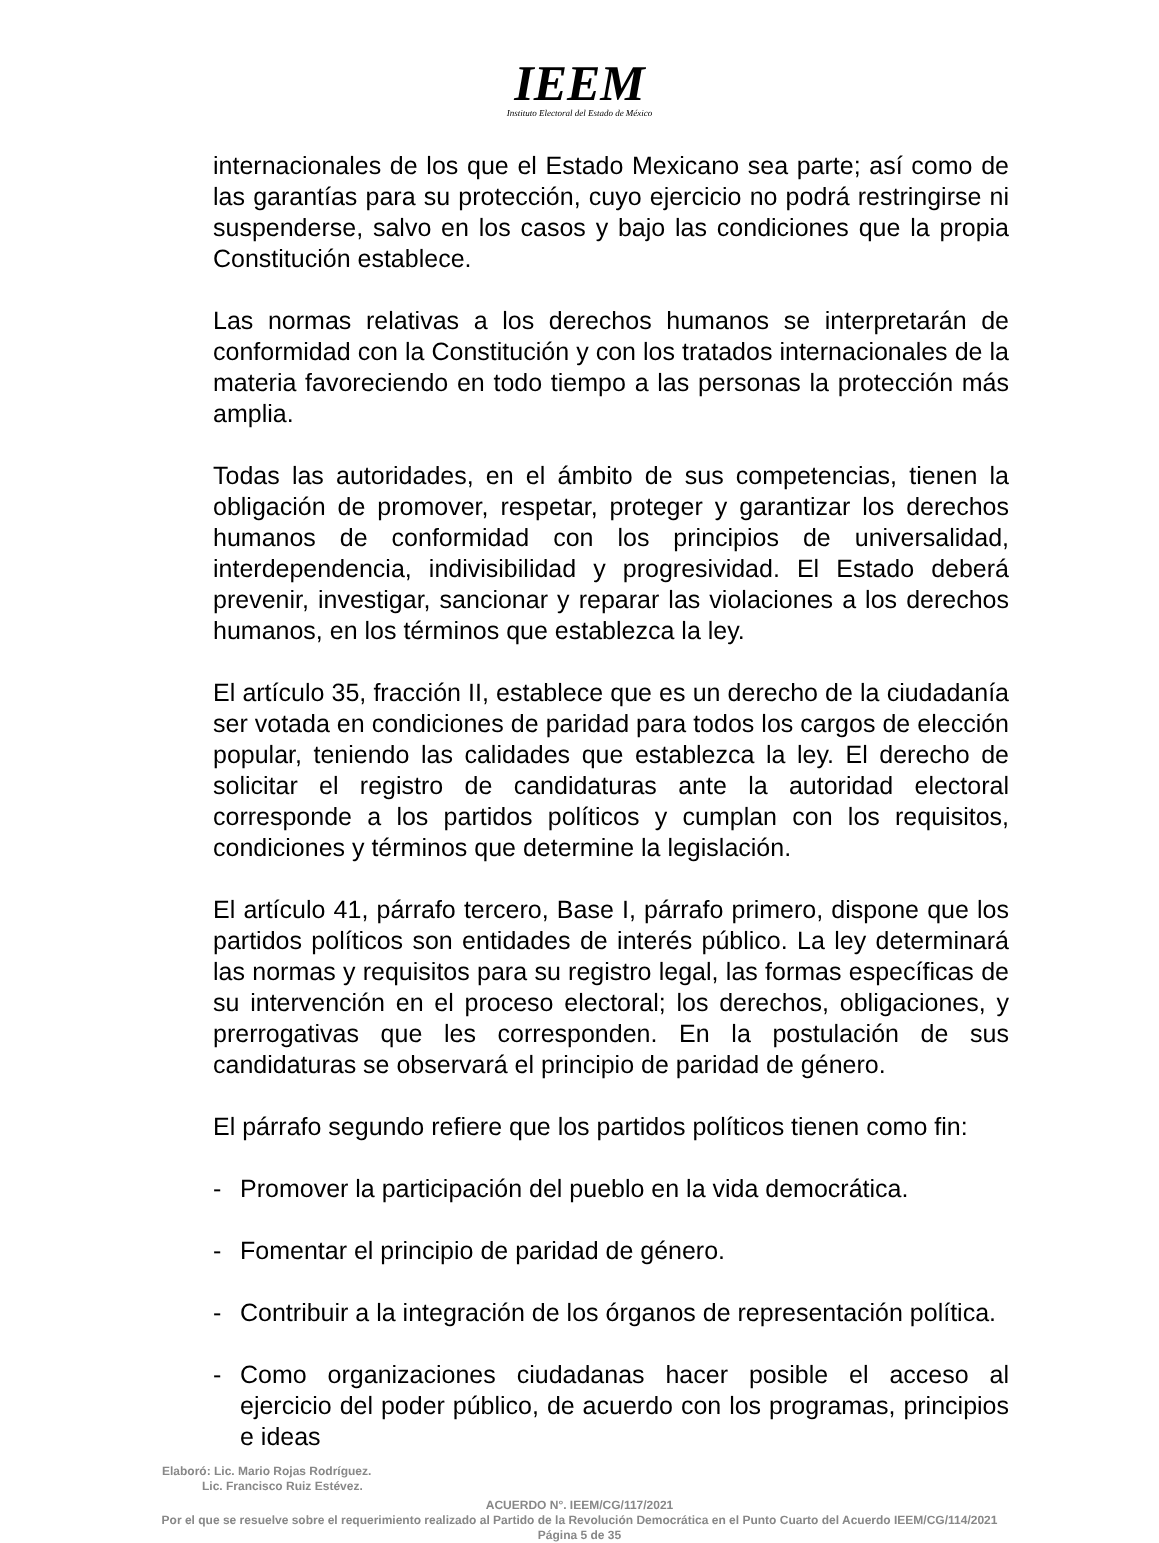IEEM
Instituto Electoral del Estado de México
internacionales de los que el Estado Mexicano sea parte; así como de las garantías para su protección, cuyo ejercicio no podrá restringirse ni suspenderse, salvo en los casos y bajo las condiciones que la propia Constitución establece.
Las normas relativas a los derechos humanos se interpretarán de conformidad con la Constitución y con los tratados internacionales de la materia favoreciendo en todo tiempo a las personas la protección más amplia.
Todas las autoridades, en el ámbito de sus competencias, tienen la obligación de promover, respetar, proteger y garantizar los derechos humanos de conformidad con los principios de universalidad, interdependencia, indivisibilidad y progresividad. El Estado deberá prevenir, investigar, sancionar y reparar las violaciones a los derechos humanos, en los términos que establezca la ley.
El artículo 35, fracción II, establece que es un derecho de la ciudadanía ser votada en condiciones de paridad para todos los cargos de elección popular, teniendo las calidades que establezca la ley. El derecho de solicitar el registro de candidaturas ante la autoridad electoral corresponde a los partidos políticos y cumplan con los requisitos, condiciones y términos que determine la legislación.
El artículo 41, párrafo tercero, Base I, párrafo primero, dispone que los partidos políticos son entidades de interés público. La ley determinará las normas y requisitos para su registro legal, las formas específicas de su intervención en el proceso electoral; los derechos, obligaciones, y prerrogativas que les corresponden. En la postulación de sus candidaturas se observará el principio de paridad de género.
El párrafo segundo refiere que los partidos políticos tienen como fin:
- Promover la participación del pueblo en la vida democrática.
- Fomentar el principio de paridad de género.
- Contribuir a la integración de los órganos de representación política.
- Como organizaciones ciudadanas hacer posible el acceso al ejercicio del poder público, de acuerdo con los programas, principios e ideas
Elaboró: Lic. Mario Rojas Rodríguez.
Lic. Francisco Ruiz Estévez.
ACUERDO N°. IEEM/CG/117/2021
Por el que se resuelve sobre el requerimiento realizado al Partido de la Revolución Democrática en el Punto Cuarto del Acuerdo IEEM/CG/114/2021
Página 5 de 35